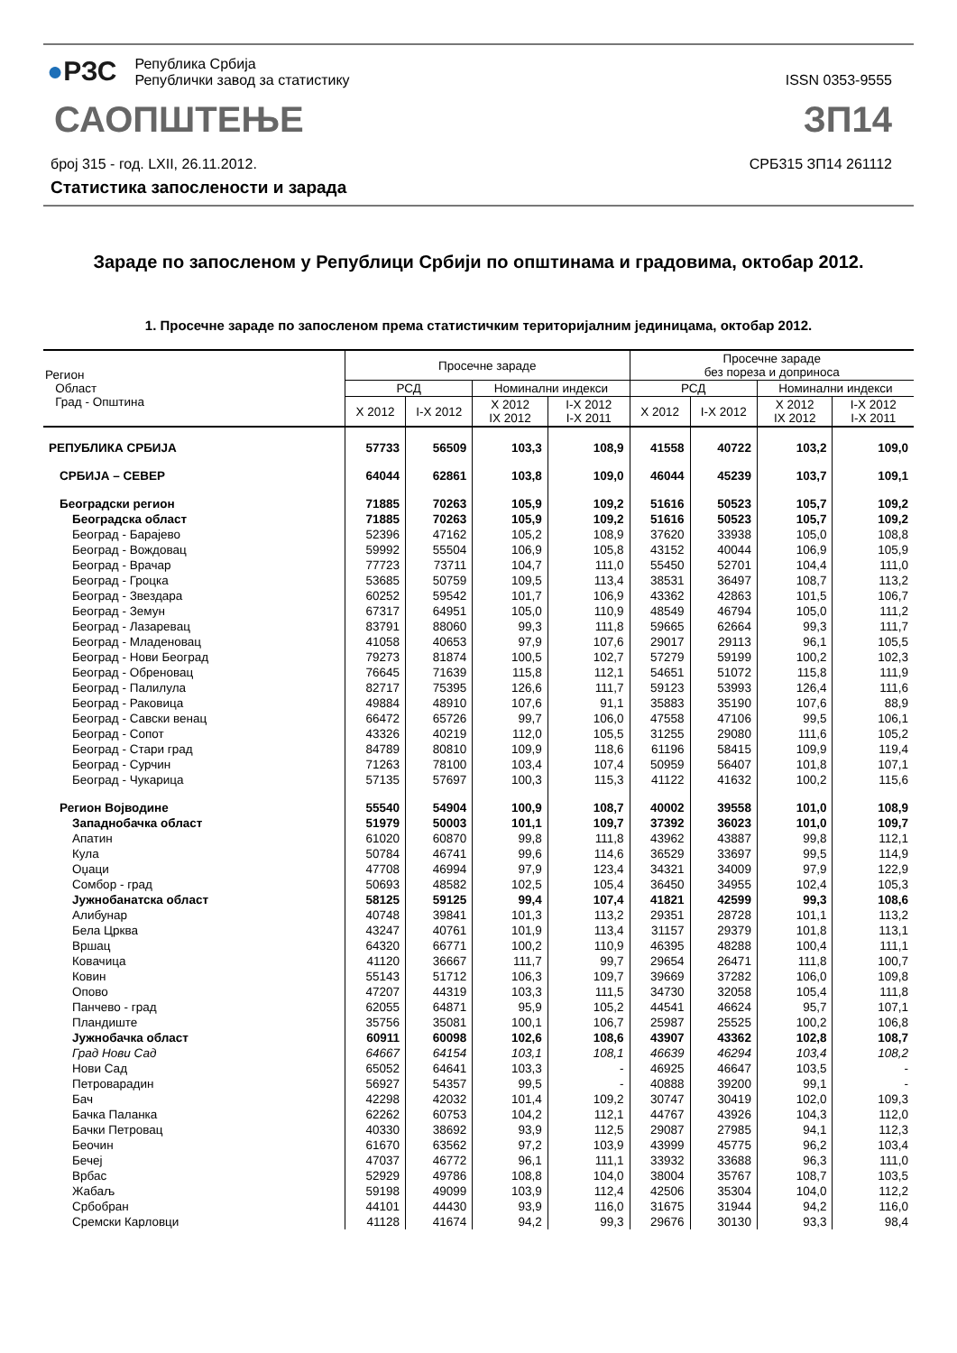●РЗС
Република Србија
Републички завод за статистику
ISSN 0353-9555
САОПШТЕЊЕ ЗП14
број 315 - год. LXII, 26.11.2012.
СРБ315 ЗП14 261112
Статистика запослености и зарада
Зараде по запосленом у Републици Србији по општинама и градовима, октобар 2012.
1. Просечне зараде по запосленом према статистичким територијалним јединицама, октобар 2012.
| Регион Област Град - Општина | Просечне зараде | | | | Просечне зараде без пореза и доприноса | | | |
| --- | --- | --- | --- | --- | --- | --- | --- | --- |
| | РСД | | Номинални индекси | | РСД | | Номинални индекси | |
| | X 2012 | I-X 2012 | X 2012 IX 2012 | I-X 2012 I-X 2011 | X 2012 | I-X 2012 | X 2012 IX 2012 | I-X 2012 I-X 2011 |
| РЕПУБЛИКА СРБИЈА | 57733 | 56509 | 103,3 | 108,9 | 41558 | 40722 | 103,2 | 109,0 |
| СРБИЈА – СЕВЕР | 64044 | 62861 | 103,8 | 109,0 | 46044 | 45239 | 103,7 | 109,1 |
| Београдски регион | 71885 | 70263 | 105,9 | 109,2 | 51616 | 50523 | 105,7 | 109,2 |
| Београдска област | 71885 | 70263 | 105,9 | 109,2 | 51616 | 50523 | 105,7 | 109,2 |
| Београд - Барајево | 52396 | 47162 | 105,2 | 108,9 | 37620 | 33938 | 105,0 | 108,8 |
| Београд - Вождовац | 59992 | 55504 | 106,9 | 105,8 | 43152 | 40044 | 106,9 | 105,9 |
| Београд - Врачар | 77723 | 73711 | 104,7 | 111,0 | 55450 | 52701 | 104,4 | 111,0 |
| Београд - Гроцка | 53685 | 50759 | 109,5 | 113,4 | 38531 | 36497 | 108,7 | 113,2 |
| Београд - Звездара | 60252 | 59542 | 101,7 | 106,9 | 43362 | 42863 | 101,5 | 106,7 |
| Београд - Земун | 67317 | 64951 | 105,0 | 110,9 | 48549 | 46794 | 105,0 | 111,2 |
| Београд - Лазаревац | 83791 | 88060 | 99,3 | 111,8 | 59665 | 62664 | 99,3 | 111,7 |
| Београд - Младеновац | 41058 | 40653 | 97,9 | 107,6 | 29017 | 29113 | 96,1 | 105,5 |
| Београд - Нови Београд | 79273 | 81874 | 100,5 | 102,7 | 57279 | 59199 | 100,2 | 102,3 |
| Београд - Обреновац | 76645 | 71639 | 115,8 | 112,1 | 54651 | 51072 | 115,8 | 111,9 |
| Београд - Палилула | 82717 | 75395 | 126,6 | 111,7 | 59123 | 53993 | 126,4 | 111,6 |
| Београд - Раковица | 49884 | 48910 | 107,6 | 91,1 | 35883 | 35190 | 107,6 | 88,9 |
| Београд - Савски венац | 66472 | 65726 | 99,7 | 106,0 | 47558 | 47106 | 99,5 | 106,1 |
| Београд - Сопот | 43326 | 40219 | 112,0 | 105,5 | 31255 | 29080 | 111,6 | 105,2 |
| Београд - Стари град | 84789 | 80810 | 109,9 | 118,6 | 61196 | 58415 | 109,9 | 119,4 |
| Београд - Сурчин | 71263 | 78100 | 103,4 | 107,4 | 50959 | 56407 | 101,8 | 107,1 |
| Београд - Чукарица | 57135 | 57697 | 100,3 | 115,3 | 41122 | 41632 | 100,2 | 115,6 |
| Регион Војводине | 55540 | 54904 | 100,9 | 108,7 | 40002 | 39558 | 101,0 | 108,9 |
| Западнобачка област | 51979 | 50003 | 101,1 | 109,7 | 37392 | 36023 | 101,0 | 109,7 |
| Апатин | 61020 | 60870 | 99,8 | 111,8 | 43962 | 43887 | 99,8 | 112,1 |
| Кула | 50784 | 46741 | 99,6 | 114,6 | 36529 | 33697 | 99,5 | 114,9 |
| Оџаци | 47708 | 46994 | 97,9 | 123,4 | 34321 | 34009 | 97,9 | 122,9 |
| Сомбор - град | 50693 | 48582 | 102,5 | 105,4 | 36450 | 34955 | 102,4 | 105,3 |
| Јужнобанатска област | 58125 | 59125 | 99,4 | 107,4 | 41821 | 42599 | 99,3 | 108,6 |
| Алибунар | 40748 | 39841 | 101,3 | 113,2 | 29351 | 28728 | 101,1 | 113,2 |
| Бела Црква | 43247 | 40761 | 101,9 | 113,4 | 31157 | 29379 | 101,8 | 113,1 |
| Вршац | 64320 | 66771 | 100,2 | 110,9 | 46395 | 48288 | 100,4 | 111,1 |
| Ковачица | 41120 | 36667 | 111,7 | 99,7 | 29654 | 26471 | 111,8 | 100,7 |
| Ковин | 55143 | 51712 | 106,3 | 109,7 | 39669 | 37282 | 106,0 | 109,8 |
| Опово | 47207 | 44319 | 103,3 | 111,5 | 34730 | 32058 | 105,4 | 111,8 |
| Панчево - град | 62055 | 64871 | 95,9 | 105,2 | 44541 | 46624 | 95,7 | 107,1 |
| Пландиште | 35756 | 35081 | 100,1 | 106,7 | 25987 | 25525 | 100,2 | 106,8 |
| Јужнобачка област | 60911 | 60098 | 102,6 | 108,6 | 43907 | 43362 | 102,8 | 108,7 |
| Град Нови Сад | 64667 | 64154 | 103,1 | 108,1 | 46639 | 46294 | 103,4 | 108,2 |
| Нови Сад | 65052 | 64641 | 103,3 | - | 46925 | 46647 | 103,5 | - |
| Петроварадин | 56927 | 54357 | 99,5 | - | 40888 | 39200 | 99,1 | - |
| Бач | 42298 | 42032 | 101,4 | 109,2 | 30747 | 30419 | 102,0 | 109,3 |
| Бачка Паланка | 62262 | 60753 | 104,2 | 112,1 | 44767 | 43926 | 104,3 | 112,0 |
| Бачки Петровац | 40330 | 38692 | 93,9 | 112,5 | 29087 | 27985 | 94,1 | 112,3 |
| Беочин | 61670 | 63562 | 97,2 | 103,9 | 43999 | 45775 | 96,2 | 103,4 |
| Бечеј | 47037 | 46772 | 96,1 | 111,1 | 33932 | 33688 | 96,3 | 111,0 |
| Врбас | 52929 | 49786 | 108,8 | 104,0 | 38004 | 35767 | 108,7 | 103,5 |
| Жабаљ | 59198 | 49099 | 103,9 | 112,4 | 42506 | 35304 | 104,0 | 112,2 |
| Србобран | 44101 | 44430 | 93,9 | 116,0 | 31675 | 31944 | 94,2 | 116,0 |
| Сремски Карловци | 41128 | 41674 | 94,2 | 99,3 | 29676 | 30130 | 93,3 | 98,4 |